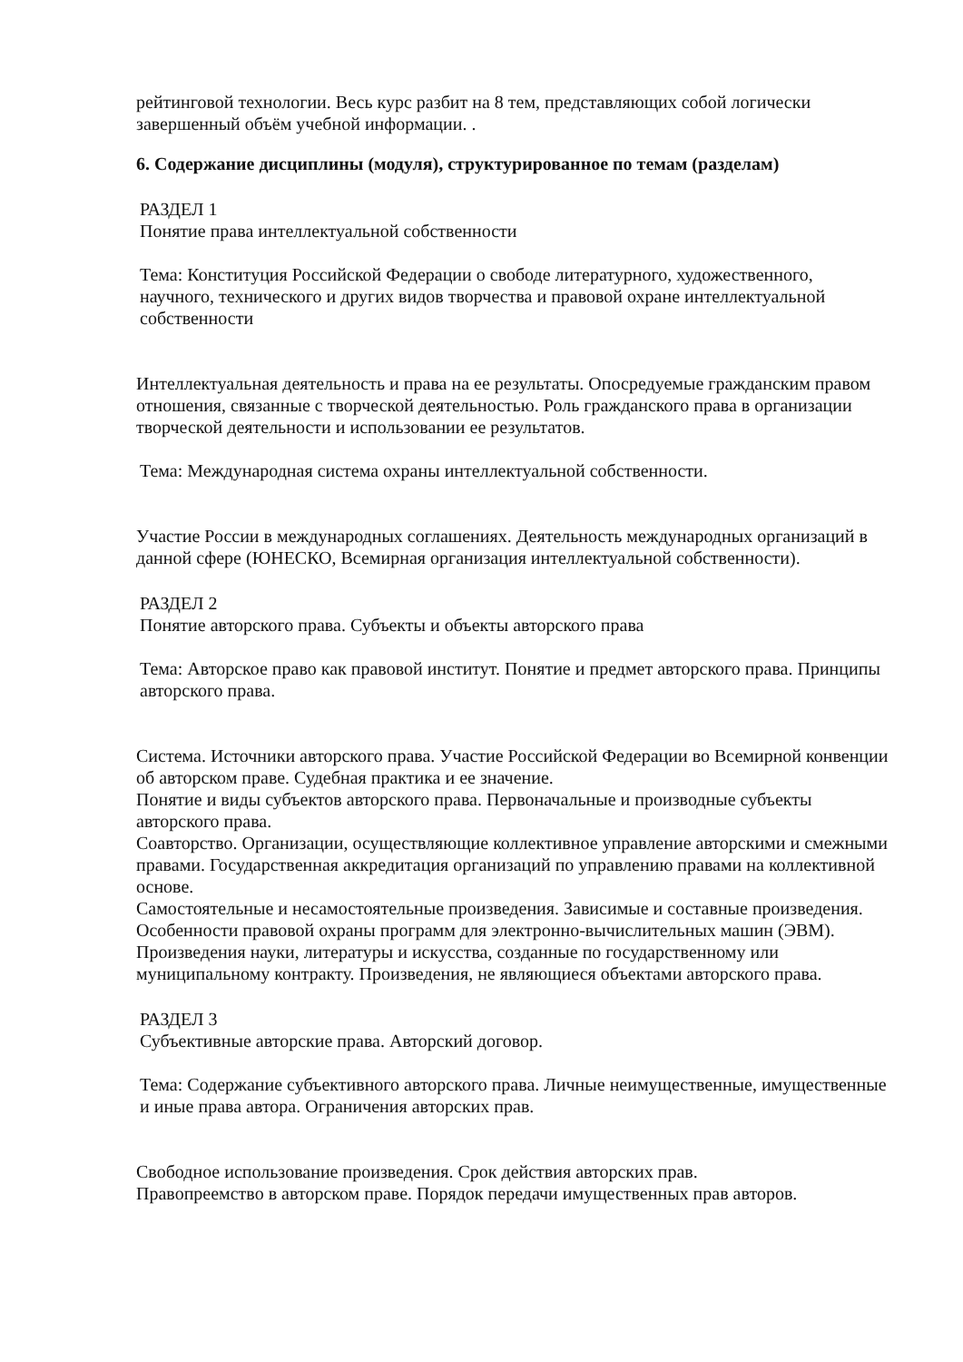рейтинговой технологии. Весь курс разбит на 8 тем, представляющих собой логически завершенный объём учебной информации. .
6. Содержание дисциплины (модуля), структурированное по темам (разделам)
РАЗДЕЛ 1
Понятие права интеллектуальной собственности
Тема: Конституция Российской Федерации о свободе литературного, художественного, научного, технического и других видов творчества и правовой охране интеллектуальной собственности
Интеллектуальная деятельность и права на ее результаты. Опосредуемые гражданским правом отношения, связанные с творческой деятельностью. Роль гражданского права в организации творческой деятельности и использовании ее результатов.
Тема: Международная система охраны интеллектуальной собственности.
Участие России в международных соглашениях. Деятельность международных организаций в данной сфере (ЮНЕСКО, Всемирная организация интеллектуальной собственности).
РАЗДЕЛ 2
Понятие авторского права. Субъекты и объекты авторского права
Тема: Авторское право как правовой институт. Понятие и предмет авторского права. Принципы авторского права.
Система. Источники авторского права. Участие Российской Федерации во Всемирной конвенции об авторском праве. Судебная практика и ее значение.
Понятие и виды субъектов авторского права. Первоначальные и производные субъекты авторского права.
Соавторство. Организации, осуществляющие коллективное управление авторскими и смежными правами. Государственная аккредитация организаций по управлению правами на коллективной основе.
Самостоятельные и несамостоятельные произведения. Зависимые и составные произведения. Особенности правовой охраны программ для электронно-вычислительных машин (ЭВМ). Произведения науки, литературы и искусства, созданные по государственному или муниципальному контракту. Произведения, не являющиеся объектами авторского права.
РАЗДЕЛ 3
Субъективные авторские права. Авторский договор.
Тема: Содержание субъективного авторского права. Личные неимущественные, имущественные и иные права автора. Ограничения авторских прав.
Свободное использование произведения. Срок действия авторских прав.
Правопреемство в авторском праве. Порядок передачи имущественных прав авторов.